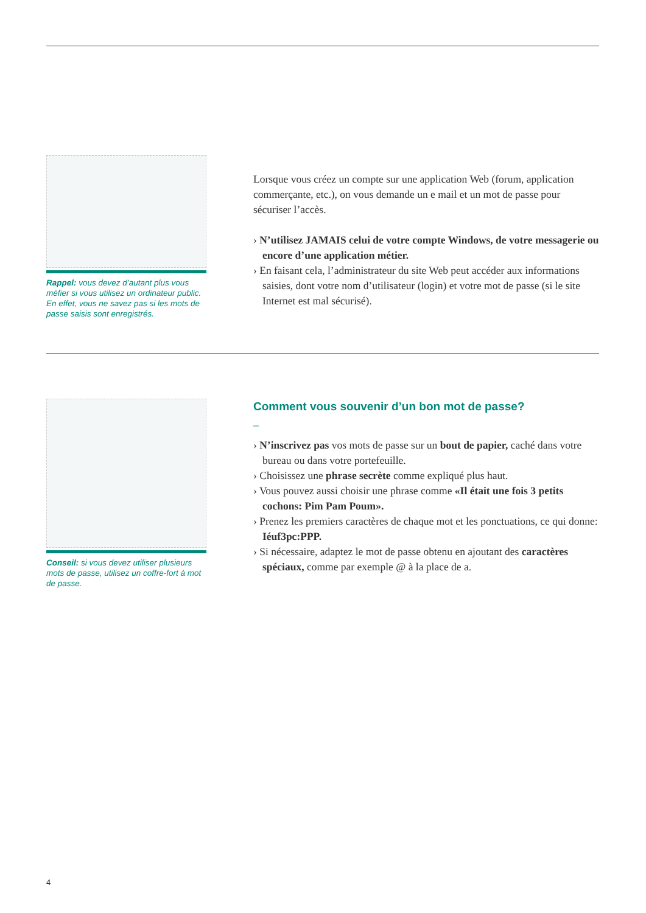Rappel: vous devez d’autant plus vous méfier si vous utilisez un ordinateur public. En effet, vous ne savez pas si les mots de passe saisis sont enregistrés.
Lorsque vous créez un compte sur une application Web (forum, application commerçante, etc.), on vous demande un e mail et un mot de passe pour sécuriser l’accès.
› N’utilisez JAMAIS celui de votre compte Windows, de votre messagerie ou encore d’une application métier.
› En faisant cela, l’administrateur du site Web peut accéder aux informations saisies, dont votre nom d’utilisateur (login) et votre mot de passe (si le site Internet est mal sécurisé).
Conseil: si vous devez utiliser plusieurs mots de passe, utilisez un coffre-fort à mot de passe.
Comment vous souvenir d’un bon mot de passe?
–
› N’inscrivez pas vos mots de passe sur un bout de papier, caché dans votre bureau ou dans votre portefeuille.
› Choisissez une phrase secrète comme expliqué plus haut.
› Vous pouvez aussi choisir une phrase comme «Il était une fois 3 petits cochons: Pim Pam Poum».
› Prenez les premiers caractères de chaque mot et les ponctuations, ce qui donne: Iéuf3pc:PPP.
› Si nécessaire, adaptez le mot de passe obtenu en ajoutant des caractères spéciaux, comme par exemple @ à la place de a.
4